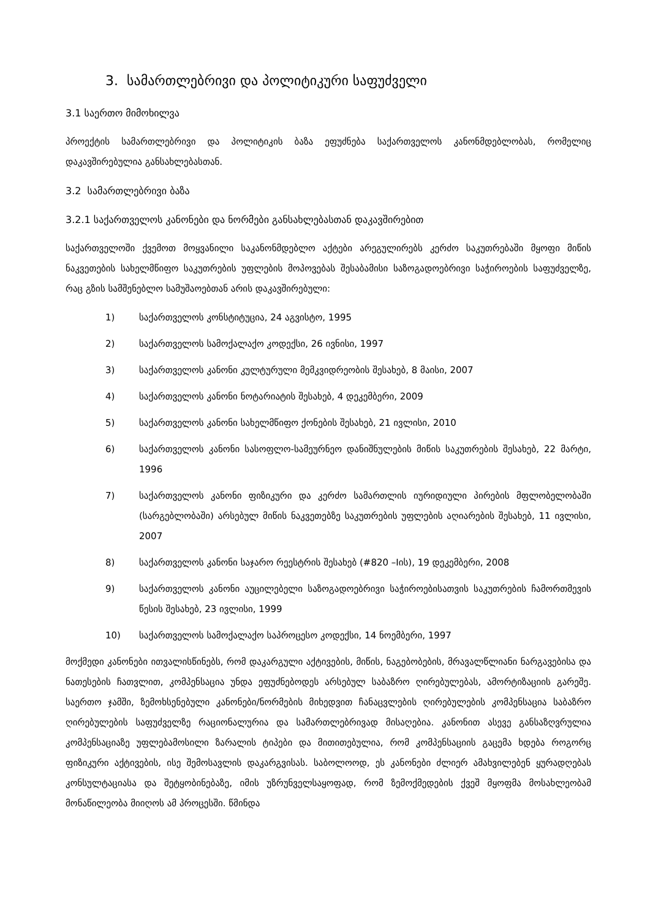3. სამართლებრივი და პოლიტიკური საფუძველი
3.1 საერთო მიმოხილვა
პროექტის სამართლებრივი და პოლიტიკის ბაზა ეფუძნება საქართველოს კანონმდებლობას, რომელიც დაკავშირებულია განსახლებასთან.
3.2 სამართლებრივი ბაზა
3.2.1 საქართველოს კანონები და ნორმები განსახლებასთან დაკავშირებით
საქართველოში ქვემოთ მოყვანილი საკანონმდებლო აქტები არეგულირებს კერძო საკუთრებაში მყოფი მიწის ნაკვეთების სახელმწიფო საკუთრების უფლების მოპოვებას შესაბამისი საზოგადოებრივი საჭიროების საფუძველზე, რაც გზის სამშენებლო სამუშაოებთან არის დაკავშირებული:
1) საქართველოს კონსტიტუცია, 24 აგვისტო, 1995
2) საქართველოს სამოქალაქო კოდექსი, 26 ივნისი, 1997
3) საქართველოს კანონი კულტურული მემკვიდრეობის შესახებ, 8 მაისი, 2007
4) საქართველოს კანონი ნოტარიატის შესახებ, 4 დეკემბერი, 2009
5) საქართველოს კანონი სახელმწიფო ქონების შესახებ, 21 ივლისი, 2010
6) საქართველოს კანონი სასოფლო-სამეურნეო დანიშნულების მიწის საკუთრების შესახებ, 22 მარტი, 1996
7) საქართველოს კანონი ფიზიკური და კერძო სამართლის იურიდიული პირების მფლობელობაში (სარგებლობაში) არსებულ მიწის ნაკვეთებზე საკუთრების უფლების აღიარების შესახებ, 11 ივლისი, 2007
8) საქართველოს კანონი საჯარო რეესტრის შესახებ (#820 –Iის), 19 დეკემბერი, 2008
9) საქართველოს კანონი აუცილებელი საზოგადოებრივი საჭიროებისათვის საკუთრების ჩამორთმევის წესის შესახებ, 23 ივლისი, 1999
10) საქართველოს სამოქალაქო საპროცესო კოდექსი, 14 ნოემბერი, 1997
მოქმედი კანონები ითვალისწინებს, რომ დაკარგული აქტივების, მიწის, ნაგებობების, მრავალწლიანი ნარგავებისა და ნათესების ჩათვლით, კომპენსაცია უნდა ეფუძნებოდეს არსებულ საბაზრო ღირებულებას, ამორტიზაციის გარეშე. საერთო ჯამში, ზემოხსენებული კანონები/ნორმების მიხედვით ჩანაცვლების ღირებულების კომპენსაცია საბაზრო ღირებულების საფუძველზე რაციონალურია და სამართლებრივად მისაღებია. კანონით ასევე განსაზღვრულია კომპენსაციაზე უფლებამოსილი ზარალის ტიპები და მითითებულია, რომ კომპენსაციის გაცემა ხდება როგორც ფიზიკური აქტივების, ისე შემოსავლის დაკარგვისას. საბოლოოდ, ეს კანონები ძლიერ ამახვილებენ ყურადღებას კონსულტაციასა და შეტყობინებაზე, იმის უზრუნველსაყოფად, რომ ზემოქმედების ქვეშ მყოფმა მოსახლეობამ მონაწილეობა მიიღოს ამ პროცესში. წმინდა